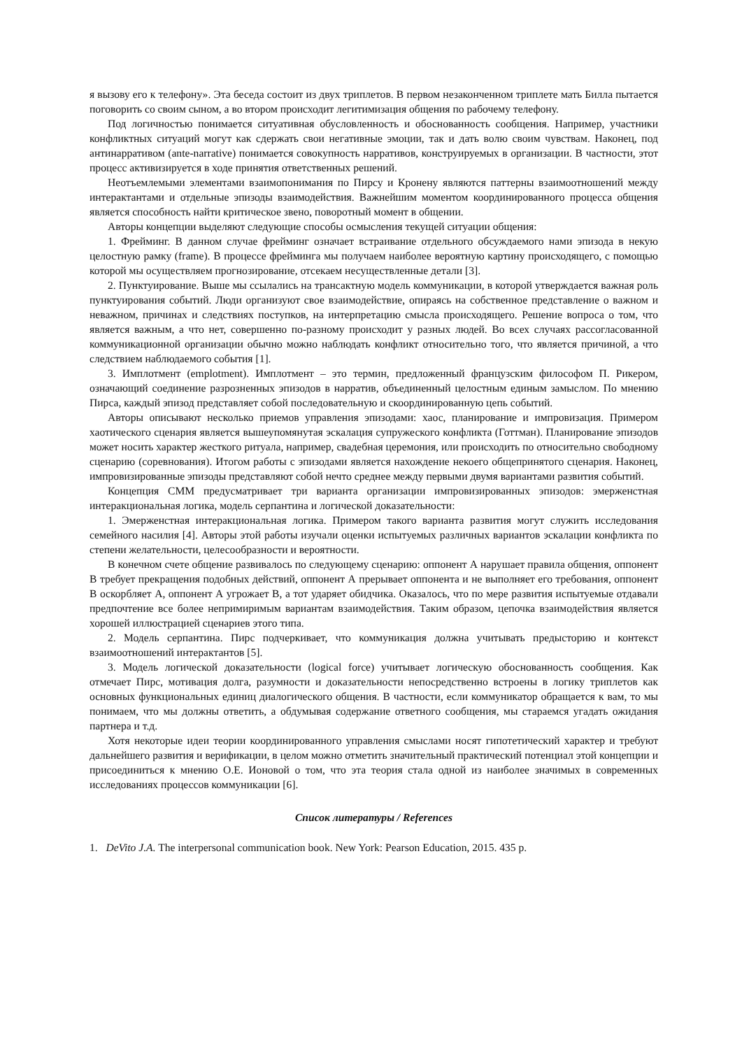я вызову его к телефону». Эта беседа состоит из двух триплетов. В первом незаконченном триплете мать Билла пытается поговорить со своим сыном, а во втором происходит легитимизация общения по рабочему телефону.
Под логичностью понимается ситуативная обусловленность и обоснованность сообщения. Например, участники конфликтных ситуаций могут как сдержать свои негативные эмоции, так и дать волю своим чувствам. Наконец, под антинарративом (ante-narrative) понимается совокупность нарративов, конструируемых в организации. В частности, этот процесс активизируется в ходе принятия ответственных решений.
Неотъемлемыми элементами взаимопонимания по Пирсу и Кронену являются паттерны взаимоотношений между интерактантами и отдельные эпизоды взаимодействия. Важнейшим моментом координированного процесса общения является способность найти критическое звено, поворотный момент в общении.
Авторы концепции выделяют следующие способы осмысления текущей ситуации общения:
1. Фрейминг. В данном случае фрейминг означает встраивание отдельного обсуждаемого нами эпизода в некую целостную рамку (frame). В процессе фрейминга мы получаем наиболее вероятную картину происходящего, с помощью которой мы осуществляем прогнозирование, отсекаем несуществленные детали [3].
2. Пунктуирование. Выше мы ссылались на трансактную модель коммуникации, в которой утверждается важная роль пунктуирования событий. Люди организуют свое взаимодействие, опираясь на собственное представление о важном и неважном, причинах и следствиях поступков, на интерпретацию смысла происходящего. Решение вопроса о том, что является важным, а что нет, совершенно по-разному происходит у разных людей. Во всех случаях рассогласованной коммуникационной организации обычно можно наблюдать конфликт относительно того, что является причиной, а что следствием наблюдаемого события [1].
3. Имплотмент (emplotment). Имплотмент – это термин, предложенный французским философом П. Рикером, означающий соединение разрозненных эпизодов в нарратив, объединенный целостным единым замыслом. По мнению Пирса, каждый эпизод представляет собой последовательную и скоординированную цепь событий.
Авторы описывают несколько приемов управления эпизодами: хаос, планирование и импровизация. Примером хаотического сценария является вышеупомянутая эскалация супружеского конфликта (Готтман). Планирование эпизодов может носить характер жесткого ритуала, например, свадебная церемония, или происходить по относительно свободному сценарию (соревнования). Итогом работы с эпизодами является нахождение некоего общепринятого сценария. Наконец, импровизированные эпизоды представляют собой нечто среднее между первыми двумя вариантами развития событий.
Концепция СММ предусматривает три варианта организации импровизированных эпизодов: эмерженстная интеракциональная логика, модель серпантина и логической доказательности:
1. Эмерженстная интеракциональная логика. Примером такого варианта развития могут служить исследования семейного насилия [4]. Авторы этой работы изучали оценки испытуемых различных вариантов эскалации конфликта по степени желательности, целесообразности и вероятности.
В конечном счете общение развивалось по следующему сценарию: оппонент А нарушает правила общения, оппонент В требует прекращения подобных действий, оппонент А прерывает оппонента и не выполняет его требования, оппонент В оскорбляет А, оппонент А угрожает В, а тот ударяет обидчика. Оказалось, что по мере развития испытуемые отдавали предпочтение все более непримиримым вариантам взаимодействия. Таким образом, цепочка взаимодействия является хорошей иллюстрацией сценариев этого типа.
2. Модель серпантина. Пирс подчеркивает, что коммуникация должна учитывать предысторию и контекст взаимоотношений интерактантов [5].
3. Модель логической доказательности (logical force) учитывает логическую обоснованность сообщения. Как отмечает Пирс, мотивация долга, разумности и доказательности непосредственно встроены в логику триплетов как основных функциональных единиц диалогического общения. В частности, если коммуникатор обращается к вам, то мы понимаем, что мы должны ответить, а обдумывая содержание ответного сообщения, мы стараемся угадать ожидания партнера и т.д.
Хотя некоторые идеи теории координированного управления смыслами носят гипотетический характер и требуют дальнейшего развития и верификации, в целом можно отметить значительный практический потенциал этой концепции и присоединиться к мнению О.Е. Ионовой о том, что эта теория стала одной из наиболее значимых в современных исследованиях процессов коммуникации [6].
Список литературы / References
1. DeVito J.A. The interpersonal communication book. New York: Pearson Education, 2015. 435 p.